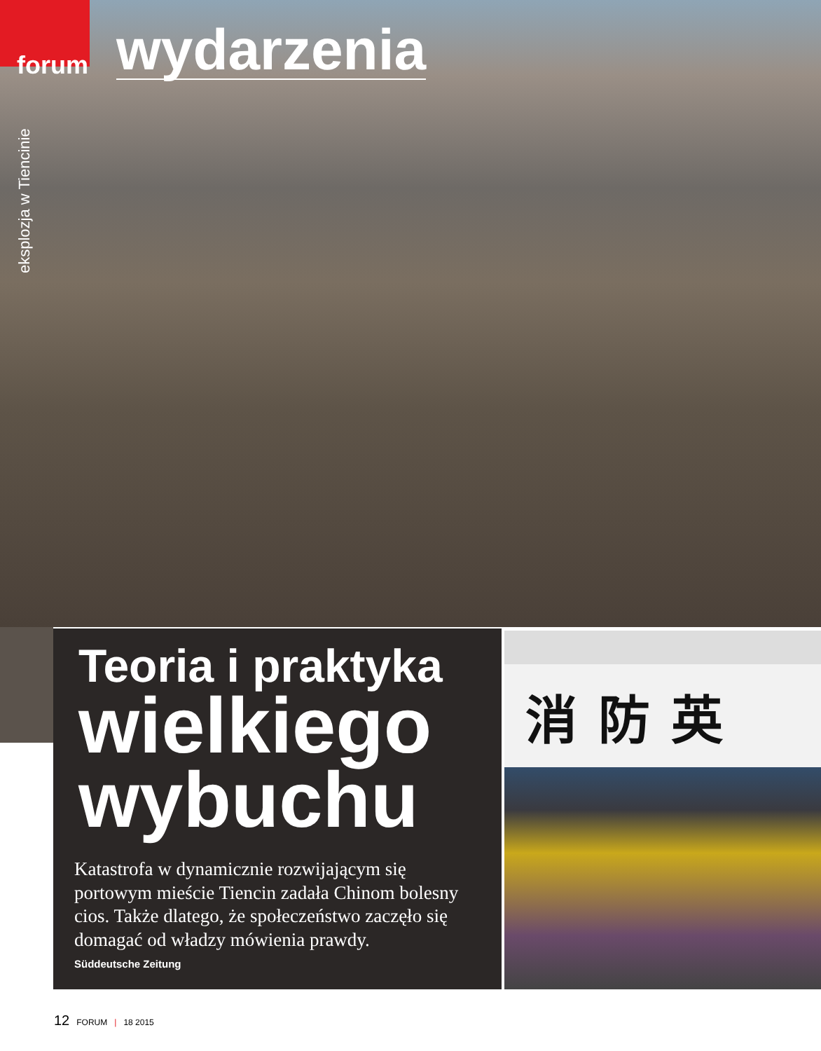forum
wydarzenia
eksplozja w Tiencinie
Teoria i praktyka
wielkiego wybuchu
Katastrofa w dynamicznie rozwijającym się portowym mieście Tiencin zadała Chinom bolesny cios. Także dlatego, że społeczeństwo zaczęło się domagać od władzy mówienia prawdy.
Süddeutsche Zeitung
消防英
12 FORUM | 18 2015